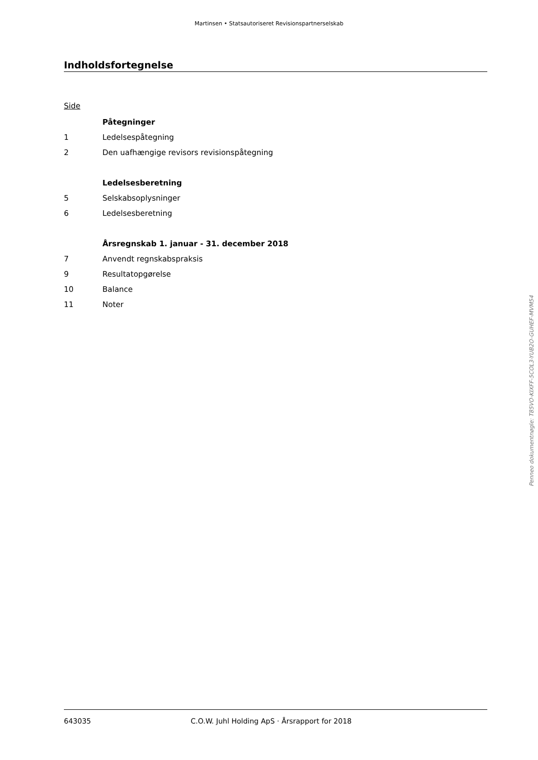Martinsen • Statsautoriseret Revisionspartnerselskab
Indholdsfortegnelse
Side
| | Påtegninger |
| 1 | Ledelsespåtegning |
| 2 | Den uafhængige revisors revisionspåtegning |
| | Ledelsesberetning |
| 5 | Selskabsoplysninger |
| 6 | Ledelsesberetning |
| | Årsregnskab 1. januar - 31. december 2018 |
| 7 | Anvendt regnskabspraksis |
| 9 | Resultatopgørelse |
| 10 | Balance |
| 11 | Noter |
Penneo dokumentnøgle: T85VO-KIXFF-5COL3-YUB2O-GUHEF-MVM54
643035 C.O.W. Juhl Holding ApS · Årsrapport for 2018